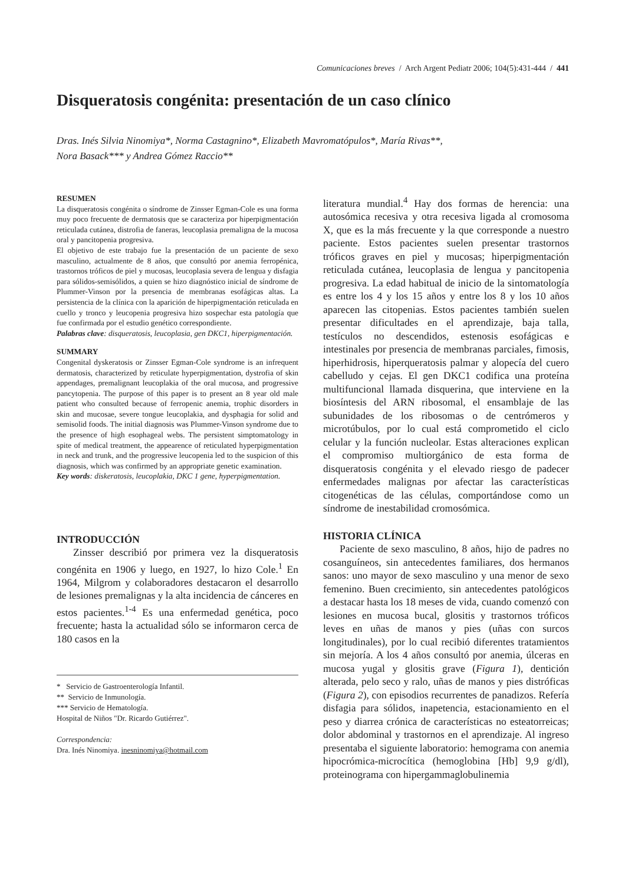Comunicaciones breves / Arch Argent Pediatr 2006; 104(5):431-444 / 441
Disqueratosis congénita: presentación de un caso clínico
Dras. Inés Silvia Ninomiya*, Norma Castagnino*, Elizabeth Mavromatópulos*, María Rivas**,
Nora Basack*** y Andrea Gómez Raccio**
RESUMEN
La disqueratosis congénita o síndrome de Zinsser Egman-Cole es una forma muy poco frecuente de dermatosis que se caracteriza por hiperpigmentación reticulada cutánea, distrofia de faneras, leucoplasia premaligna de la mucosa oral y pancitopenia progresiva.
El objetivo de este trabajo fue la presentación de un paciente de sexo masculino, actualmente de 8 años, que consultó por anemia ferropénica, trastornos tróficos de piel y mucosas, leucoplasia severa de lengua y disfagia para sólidos-semisólidos, a quien se hizo diagnóstico inicial de síndrome de Plummer-Vinson por la presencia de membranas esofágicas altas. La persistencia de la clínica con la aparición de hiperpigmentación reticulada en cuello y tronco y leucopenia progresiva hizo sospechar esta patología que fue confirmada por el estudio genético correspondiente.
Palabras clave: disqueratosis, leucoplasia, gen DKC1, hiperpigmentación.
SUMMARY
Congenital dyskeratosis or Zinsser Egman-Cole syndrome is an infrequent dermatosis, characterized by reticulate hyperpigmentation, dystrofia of skin appendages, premalignant leucoplakia of the oral mucosa, and progressive pancytopenia. The purpose of this paper is to present an 8 year old male patient who consulted because of ferropenic anemia, trophic disorders in skin and mucosae, severe tongue leucoplakia, and dysphagia for solid and semisolid foods. The initial diagnosis was Plummer-Vinson syndrome due to the presence of high esophageal webs. The persistent simptomatology in spite of medical treatment, the appearence of reticulated hyperpigmentation in neck and trunk, and the progressive leucopenia led to the suspicion of this diagnosis, which was confirmed by an appropriate genetic examination.
Key words: diskeratosis, leucoplakia, DKC 1 gene, hyperpigmentation.
INTRODUCCIÓN
Zinsser describió por primera vez la disqueratosis congénita en 1906 y luego, en 1927, lo hizo Cole.<sup>1</sup> En 1964, Milgrom y colaboradores destacaron el desarrollo de lesiones premalignas y la alta incidencia de cánceres en estos pacientes.<sup>1-4</sup> Es una enfermedad genética, poco frecuente; hasta la actualidad sólo se informaron cerca de 180 casos en la
* Servicio de Gastroenterología Infantil.
** Servicio de Inmunología.
*** Servicio de Hematología.
Hospital de Niños "Dr. Ricardo Gutiérrez".
Correspondencia:
Dra. Inés Ninomiya. inesninomiya@hotmail.com
literatura mundial.<sup>4</sup> Hay dos formas de herencia: una autosómica recesiva y otra recesiva ligada al cromosoma X, que es la más frecuente y la que corresponde a nuestro paciente. Estos pacientes suelen presentar trastornos tróficos graves en piel y mucosas; hiperpigmentación reticulada cutánea, leucoplasia de lengua y pancitopenia progresiva. La edad habitual de inicio de la sintomatología es entre los 4 y los 15 años y entre los 8 y los 10 años aparecen las citopenias. Estos pacientes también suelen presentar dificultades en el aprendizaje, baja talla, testículos no descendidos, estenosis esofágicas e intestinales por presencia de membranas parciales, fimosis, hiperhidrosis, hiperqueratosis palmar y alopecía del cuero cabelludo y cejas. El gen DKC1 codifica una proteína multifuncional llamada disquerina, que interviene en la biosíntesis del ARN ribosomal, el ensamblaje de las subunidades de los ribosomas o de centrómeros y microtúbulos, por lo cual está comprometido el ciclo celular y la función nucleolar. Estas alteraciones explican el compromiso multiorgánico de esta forma de disqueratosis congénita y el elevado riesgo de padecer enfermedades malignas por afectar las características citogenéticas de las células, comportándose como un síndrome de inestabilidad cromosómica.
HISTORIA CLÍNICA
Paciente de sexo masculino, 8 años, hijo de padres no cosanguíneos, sin antecedentes familiares, dos hermanos sanos: uno mayor de sexo masculino y una menor de sexo femenino. Buen crecimiento, sin antecedentes patológicos a destacar hasta los 18 meses de vida, cuando comenzó con lesiones en mucosa bucal, glositis y trastornos tróficos leves en uñas de manos y pies (uñas con surcos longitudinales), por lo cual recibió diferentes tratamientos sin mejoría. A los 4 años consultó por anemia, úlceras en mucosa yugal y glositis grave (Figura 1), dentición alterada, pelo seco y ralo, uñas de manos y pies distróficas (Figura 2), con episodios recurrentes de panadizos. Refería disfagia para sólidos, inapetencia, estacionamiento en el peso y diarrea crónica de características no esteatorreicas; dolor abdominal y trastornos en el aprendizaje. Al ingreso presentaba el siguiente laboratorio: hemograma con anemia hipocrómica-microcítica (hemoglobina [Hb] 9,9 g/dl), proteinograma con hipergammaglobulinemia